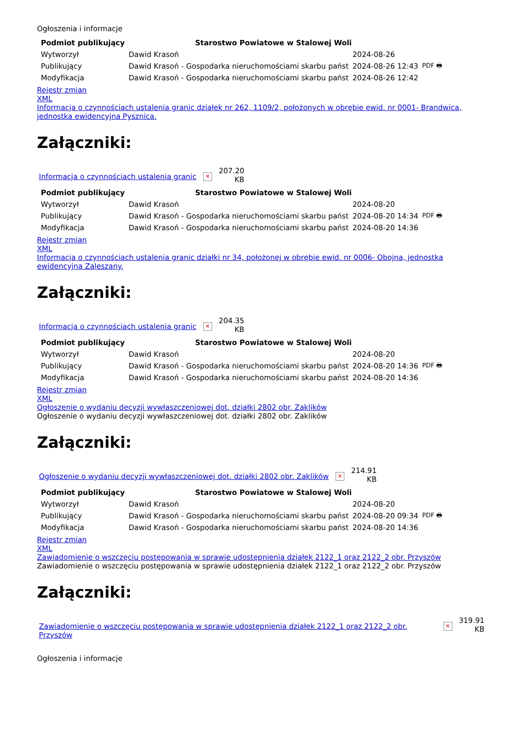Ogłoszenia i informacje
| Podmiot publikujący | Starostwo Powiatowe w Stalowej Woli | | |
| Wytworzył | Dawid Krasoń | 2024-08-26 | PDF 🖶 |
| Publikujący | Dawid Krasoń - Gospodarka nieruchomościami skarbu państ | 2024-08-26 12:43 | |
| Modyfikacja | Dawid Krasoń - Gospodarka nieruchomościami skarbu państ | 2024-08-26 12:42 | |
Rejestr zmian
XML
Informacja o czynnościach ustalenia granic działek nr 262, 1109/2, położonych w obrębie ewid. nr 0001- Brandwica, jednostka ewidencyjna Pysznica.
Załączniki:
Informacja o czynnościach ustalenia granic ✕
207.20
KB
| Podmiot publikujący | Starostwo Powiatowe w Stalowej Woli | | |
| Wytworzył | Dawid Krasoń | 2024-08-20 | PDF 🖶 |
| Publikujący | Dawid Krasoń - Gospodarka nieruchomościami skarbu państ | 2024-08-20 14:34 | |
| Modyfikacja | Dawid Krasoń - Gospodarka nieruchomościami skarbu państ | 2024-08-20 14:36 | |
Rejestr zmian
XML
Informacja o czynnościach ustalenia granic działki nr 34, położonej w obrębie ewid. nr 0006- Obojna, jednostka ewidencyjna Zaleszany.
Załączniki:
Informacja o czynnościach ustalenia granic ✕
204.35
KB
| Podmiot publikujący | Starostwo Powiatowe w Stalowej Woli | | |
| Wytworzył | Dawid Krasoń | 2024-08-20 | PDF 🖶 |
| Publikujący | Dawid Krasoń - Gospodarka nieruchomościami skarbu państ | 2024-08-20 14:36 | |
| Modyfikacja | Dawid Krasoń - Gospodarka nieruchomościami skarbu państ | 2024-08-20 14:36 | |
Rejestr zmian
XML
Ogłoszenie o wydaniu decyzji wywłaszczeniowej dot. działki 2802 obr. Zaklików
Ogłoszenie o wydaniu decyzji wywłaszczeniowej dot. działki 2802 obr. Zaklików
Załączniki:
Ogłoszenie o wydaniu decyzji wywłaszczeniowej dot. działki 2802 obr. Zaklików ✕
214.91
KB
| Podmiot publikujący | Starostwo Powiatowe w Stalowej Woli | | |
| Wytworzył | Dawid Krasoń | 2024-08-20 | PDF 🖶 |
| Publikujący | Dawid Krasoń - Gospodarka nieruchomościami skarbu państ | 2024-08-20 09:34 | |
| Modyfikacja | Dawid Krasoń - Gospodarka nieruchomościami skarbu państ | 2024-08-20 14:36 | |
Rejestr zmian
XML
Zawiadomienie o wszczęciu postępowania w sprawie udostępnienia działek 2122_1 oraz 2122_2 obr. Przyszów
Zawiadomienie o wszczęciu postępowania w sprawie udostępnienia działek 2122_1 oraz 2122_2 obr. Przyszów
Załączniki:
Zawiadomienie o wszczęciu postępowania w sprawie udostępnienia działek 2122_1 oraz 2122_2 obr. Przyszów ✕
319.91
KB
Ogłoszenia i informacje